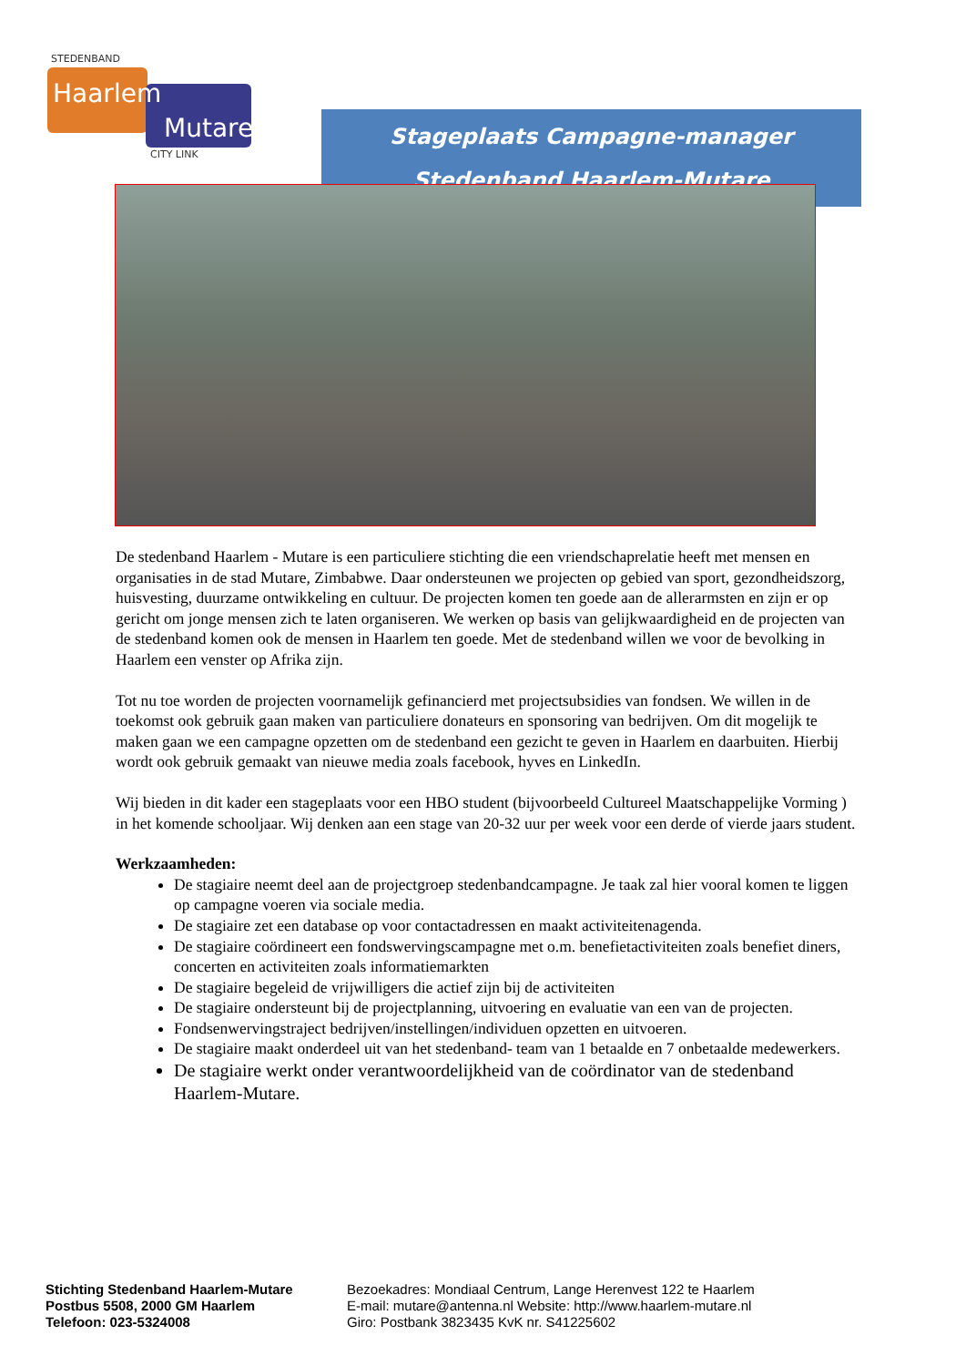STEDENBAND
Haarlem
Mutare
CITY LINK
Stageplaats Campagne-manager
Stedenband Haarlem-Mutare
De stedenband Haarlem - Mutare is een particuliere stichting die een vriendschaprelatie heeft met mensen en organisaties in de stad Mutare, Zimbabwe. Daar ondersteunen we projecten op gebied van sport, gezondheidszorg, huisvesting, duurzame ontwikkeling en cultuur. De projecten komen ten goede aan de allerarmsten en zijn er op gericht om jonge mensen zich te laten organiseren. We werken op basis van gelijkwaardigheid en de projecten van de stedenband komen ook de mensen in Haarlem ten goede. Met de stedenband willen we voor de bevolking in Haarlem een venster op Afrika zijn.
Tot nu toe worden de projecten voornamelijk gefinancierd met projectsubsidies van fondsen. We willen in de toekomst ook gebruik gaan maken van particuliere donateurs en sponsoring van bedrijven. Om dit mogelijk te maken gaan we een campagne opzetten om de stedenband een gezicht te geven in Haarlem en daarbuiten. Hierbij wordt ook gebruik gemaakt van nieuwe media zoals facebook, hyves en LinkedIn.
Wij bieden in dit kader een stageplaats voor een HBO student (bijvoorbeeld Cultureel Maatschappelijke Vorming ) in het komende schooljaar. Wij denken aan een stage van 20-32 uur per week voor een derde of vierde jaars student.
Werkzaamheden:
De stagiaire neemt deel aan de projectgroep stedenbandcampagne. Je taak zal hier vooral komen te liggen op campagne voeren via sociale media.
De stagiaire zet een database op voor contactadressen en maakt activiteitenagenda.
De stagiaire coördineert een fondswervingscampagne met o.m. benefietactiviteiten zoals benefiet diners, concerten en activiteiten zoals informatiemarkten
De stagiaire begeleid de vrijwilligers die actief zijn bij de activiteiten
De stagiaire ondersteunt bij de projectplanning, uitvoering en evaluatie van een van de projecten.
Fondsenwervingstraject bedrijven/instellingen/individuen opzetten en uitvoeren.
De stagiaire maakt onderdeel uit van het stedenband- team van 1 betaalde en 7 onbetaalde medewerkers.
De stagiaire werkt onder verantwoordelijkheid van de coördinator van de stedenband Haarlem-Mutare.
Stichting Stedenband Haarlem-Mutare
Postbus 5508, 2000 GM Haarlem
Telefoon: 023-5324008
Bezoekadres: Mondiaal Centrum, Lange Herenvest 122 te Haarlem
E-mail: mutare@antenna.nl Website: http://www.haarlem-mutare.nl
Giro: Postbank 3823435 KvK nr. S41225602